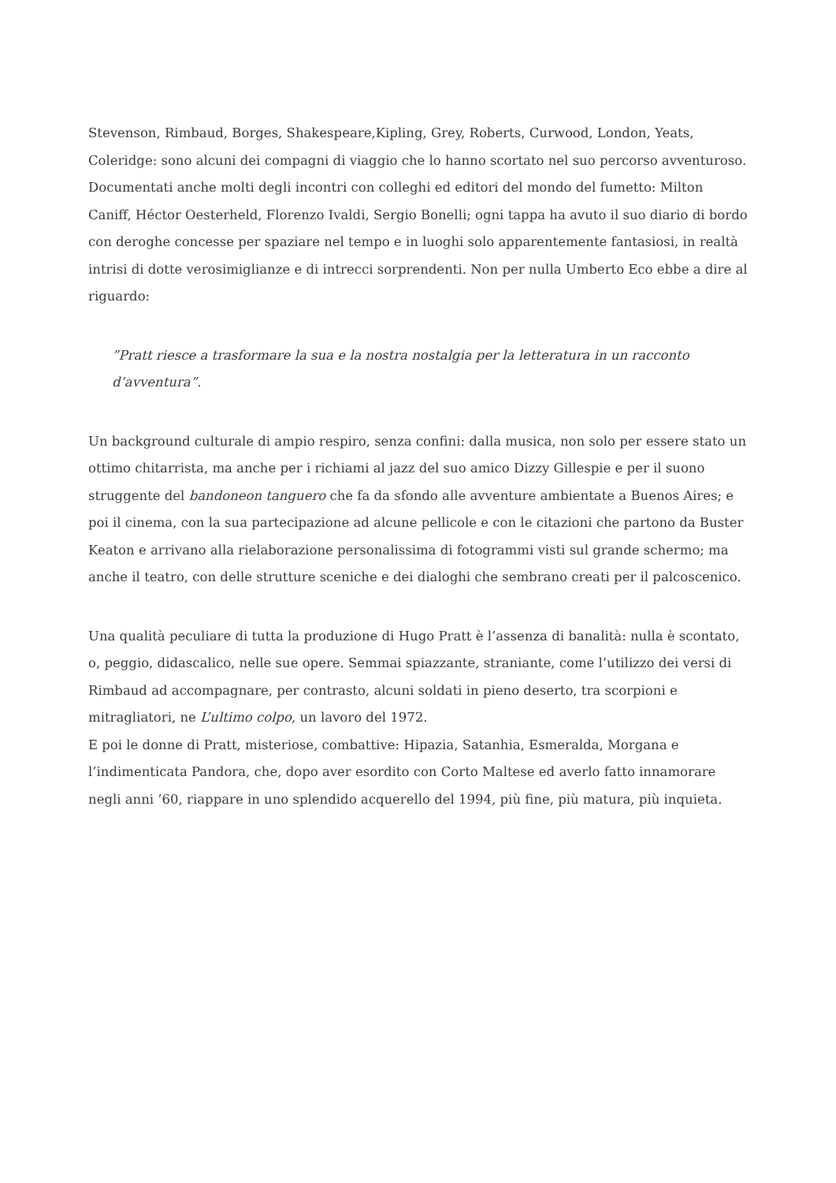Stevenson, Rimbaud, Borges, Shakespeare,Kipling, Grey, Roberts, Curwood, London, Yeats, Coleridge: sono alcuni dei compagni di viaggio che lo hanno scortato nel suo percorso avventuroso. Documentati anche molti degli incontri con colleghi ed editori del mondo del fumetto: Milton Caniff, Héctor Oesterheld, Florenzo Ivaldi, Sergio Bonelli; ogni tappa ha avuto il suo diario di bordo con deroghe concesse per spaziare nel tempo e in luoghi solo apparentemente fantasiosi, in realtà intrisi di dotte verosimiglianze e di intrecci sorprendenti. Non per nulla Umberto Eco ebbe a dire al riguardo:
”Pratt riesce a trasformare la sua e la nostra nostalgia per la letteratura in un racconto d’avventura”.
Un background culturale di ampio respiro, senza confini: dalla musica, non solo per essere stato un ottimo chitarrista, ma anche per i richiami al jazz del suo amico Dizzy Gillespie e per il suono struggente del bandoneon tanguero che fa da sfondo alle avventure ambientate a Buenos Aires; e poi il cinema, con la sua partecipazione ad alcune pellicole e con le citazioni che partono da Buster Keaton e arrivano alla rielaborazione personalissima di fotogrammi visti sul grande schermo; ma anche il teatro, con delle strutture sceniche e dei dialoghi che sembrano creati per il palcoscenico.
Una qualità peculiare di tutta la produzione di Hugo Pratt è l’assenza di banalità: nulla è scontato, o, peggio, didascalico, nelle sue opere. Semmai spiazzante, straniante, come l’utilizzo dei versi di Rimbaud ad accompagnare, per contrasto, alcuni soldati in pieno deserto, tra scorpioni e mitragliatori, ne L’ultimo colpo, un lavoro del 1972.
E poi le donne di Pratt, misteriose, combattive: Hipazia, Satanhia, Esmeralda, Morgana e l’indimenticata Pandora, che, dopo aver esordito con Corto Maltese ed averlo fatto innamorare negli anni ’60, riappare in uno splendido acquerello del 1994, più fine, più matura, più inquieta.